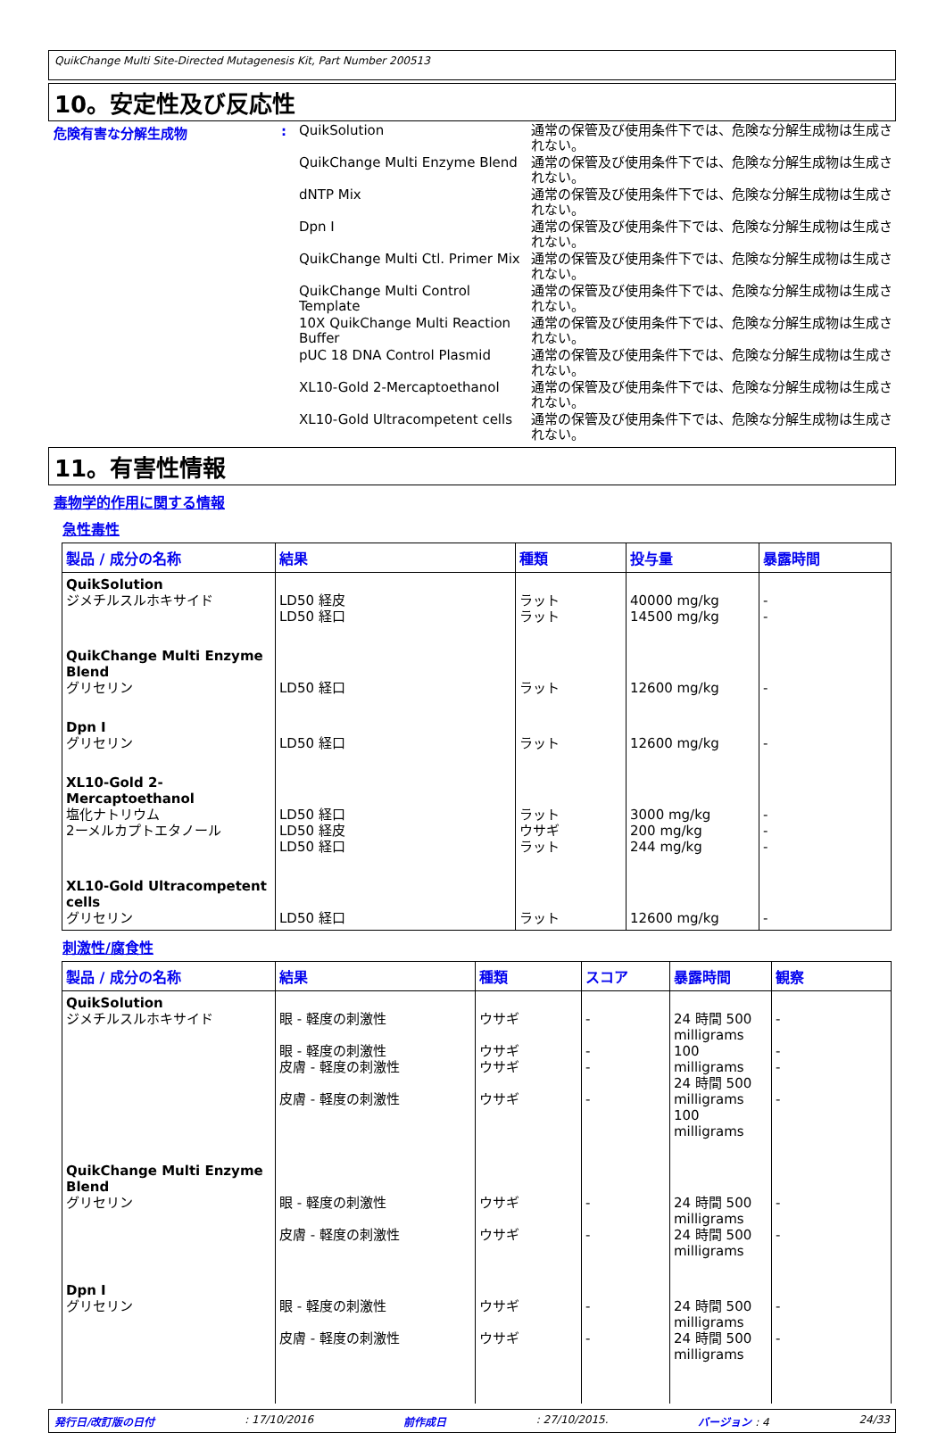QuikChange Multi Site-Directed Mutagenesis Kit, Part Number 200513
10。安定性及び反応性
危険有害な分解生成物 :
QuikSolution
通常の保管及び使用条件下では、危険な分解生成物は生成されない。
QuikChange Multi Enzyme Blend
通常の保管及び使用条件下では、危険な分解生成物は生成されない。
dNTP Mix
通常の保管及び使用条件下では、危険な分解生成物は生成されない。
Dpn I
通常の保管及び使用条件下では、危険な分解生成物は生成されない。
QuikChange Multi Ctl. Primer Mix
通常の保管及び使用条件下では、危険な分解生成物は生成されない。
QuikChange Multi Control Template
通常の保管及び使用条件下では、危険な分解生成物は生成されない。
10X QuikChange Multi Reaction Buffer
通常の保管及び使用条件下では、危険な分解生成物は生成されない。
pUC 18 DNA Control Plasmid
通常の保管及び使用条件下では、危険な分解生成物は生成されない。
XL10-Gold 2-Mercaptoethanol
通常の保管及び使用条件下では、危険な分解生成物は生成されない。
XL10-Gold Ultracompetent cells
通常の保管及び使用条件下では、危険な分解生成物は生成されない。
11。有害性情報
毒物学的作用に関する情報
急性毒性
| 製品 / 成分の名称 | 結果 | 種類 | 投与量 | 暴露時間 |
| --- | --- | --- | --- | --- |
| QuikSolution ジメチルスルホキサイド | LD50 経皮 LD50 経口 | ラット ラット | 40000 mg/kg 14500 mg/kg | - - |
| QuikChange Multi Enzyme Blend グリセリン | LD50 経口 | ラット | 12600 mg/kg | - |
| Dpn I グリセリン | LD50 経口 | ラット | 12600 mg/kg | - |
| XL10-Gold 2-Mercaptoethanol 塩化ナトリウム 2ーメルカプトエタノール | LD50 経口 LD50 経皮 LD50 経口 | ラット ウサギ ラット | 3000 mg/kg 200 mg/kg 244 mg/kg | - - - |
| XL10-Gold Ultracompetent cells グリセリン | LD50 経口 | ラット | 12600 mg/kg | - |
刺激性/腐食性
| 製品 / 成分の名称 | 結果 | 種類 | スコア | 暴露時間 | 観察 |
| --- | --- | --- | --- | --- | --- |
| QuikSolution ジメチルスルホキサイド | 眼 - 軽度の刺激性 眼 - 軽度の刺激性 皮膚 - 軽度の刺激性 皮膚 - 軽度の刺激性 | ウサギ ウサギ ウサギ ウサギ | - - - - | 24 時間 500 milligrams 100 milligrams 24 時間 500 milligrams 100 milligrams | - - - - |
| QuikChange Multi Enzyme Blend グリセリン | 眼 - 軽度の刺激性 皮膚 - 軽度の刺激性 | ウサギ ウサギ | - - | 24 時間 500 milligrams 24 時間 500 milligrams | - - |
| Dpn I グリセリン | 眼 - 軽度の刺激性 皮膚 - 軽度の刺激性 | ウサギ ウサギ | - - | 24 時間 500 milligrams 24 時間 500 milligrams | - - |
発行日/改訂版の日付: 17/10/2016 前作成日: 27/10/2015. バージョン : 4 24/33